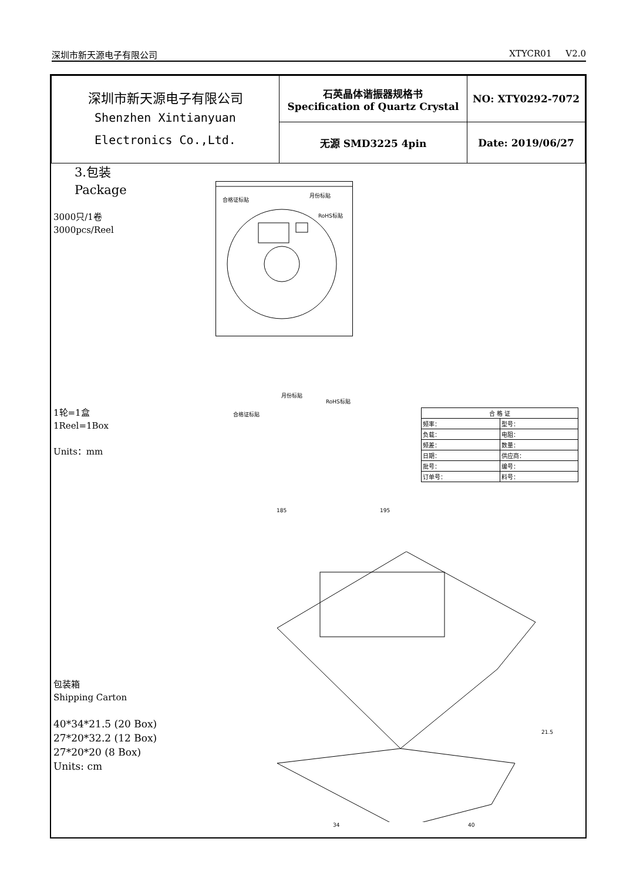深圳市新天源电子有限公司 XTYCR01 V2.0
| 深圳市新天源电子有限公司 Shenzhen Xintianyuan Electronics Co.,Ltd. | 石英晶体谐振器规格书 Specification of Quartz Crystal | NO: XTY0292-7072 |
| | 无源 SMD3225 4pin | Date: 2019/06/27 |
3.包装
Package
3000只/1卷
3000pcs/Reel
合格证标贴
月份标贴
RoHS标贴
1轮=1盒
1Reel=1Box
Units：mm
合格证标贴
月份标贴
RoHS标贴
185 195
| 合 格 证 | |
| --- | --- |
| 频率： | 型号： |
| 负载： | 电阻： |
| 频差： | 数量： |
| 日期： | 供应商： |
| 批号： | 编号： |
| 订单号： | 料号： |
包装箱
Shipping Carton
40*34*21.5 (20 Box)
27*20*32.2 (12 Box)
27*20*20 (8 Box)
Units: cm
34 40
21.5